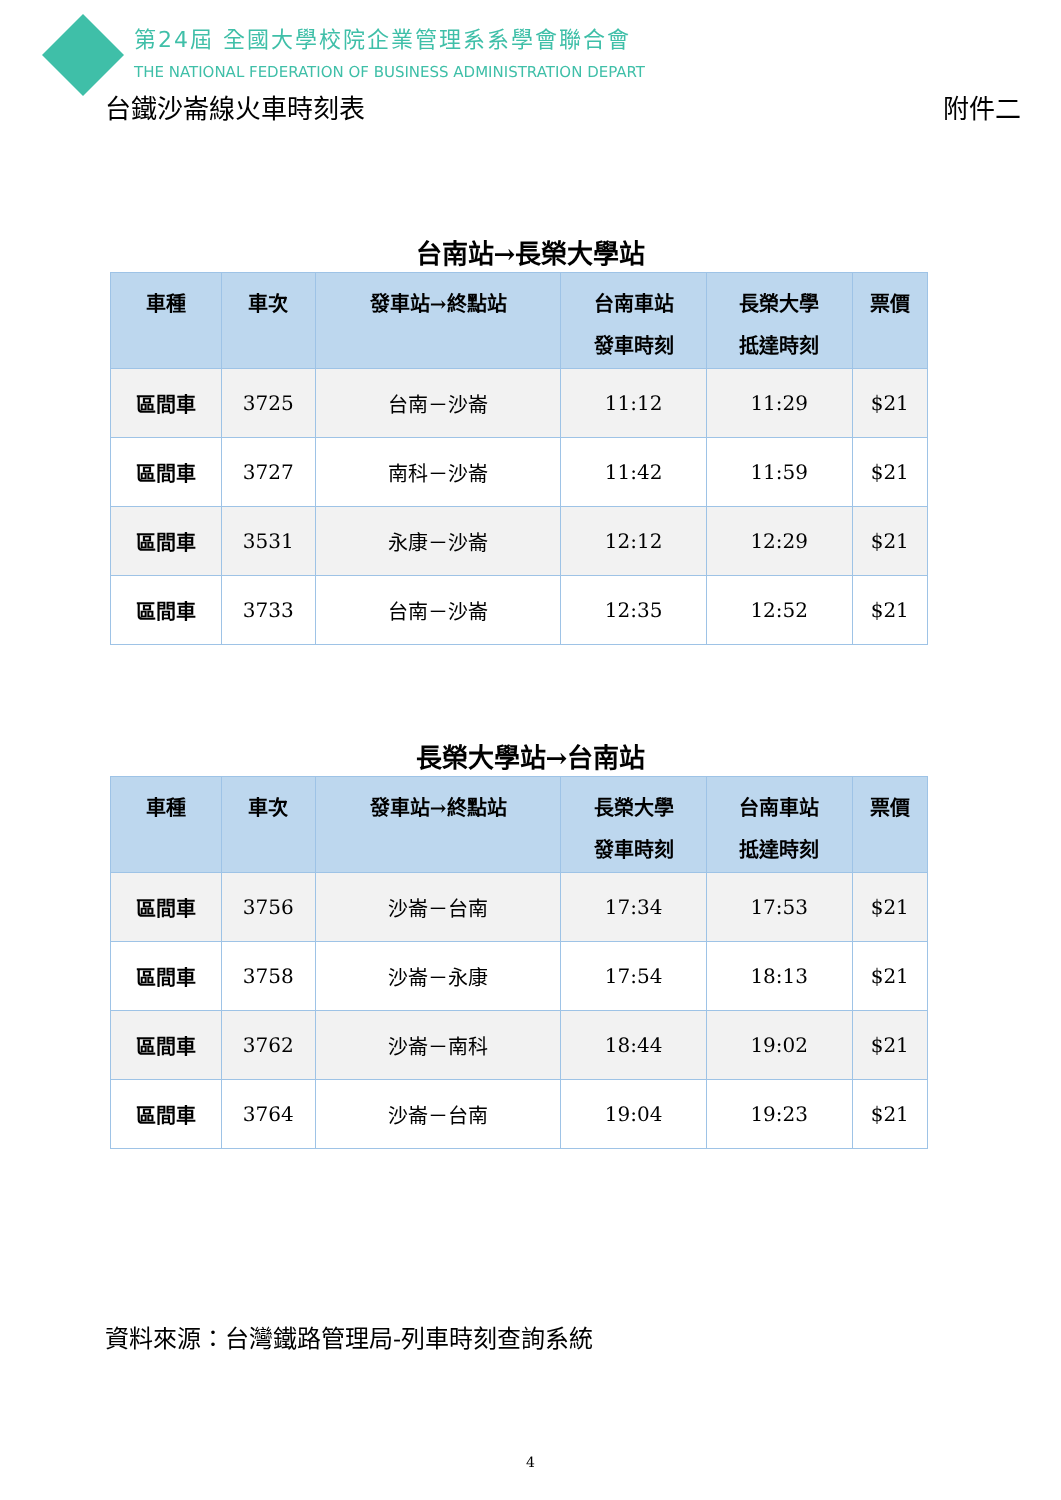第24屆 全國大學校院企業管理系系學會聯合會
THE NATIONAL FEDERATION OF BUSINESS ADMINISTRATION DEPART
台鐵沙崙線火車時刻表 附件二
台南站→長榮大學站
| 車種 | 車次 | 發車站→終點站 | 台南車站 發車時刻 | 長榮大學 抵達時刻 | 票價 |
| --- | --- | --- | --- | --- | --- |
| 區間車 | 3725 | 台南－沙崙 | 11:12 | 11:29 | $21 |
| 區間車 | 3727 | 南科－沙崙 | 11:42 | 11:59 | $21 |
| 區間車 | 3531 | 永康－沙崙 | 12:12 | 12:29 | $21 |
| 區間車 | 3733 | 台南－沙崙 | 12:35 | 12:52 | $21 |
長榮大學站→台南站
| 車種 | 車次 | 發車站→終點站 | 長榮大學 發車時刻 | 台南車站 抵達時刻 | 票價 |
| --- | --- | --- | --- | --- | --- |
| 區間車 | 3756 | 沙崙－台南 | 17:34 | 17:53 | $21 |
| 區間車 | 3758 | 沙崙－永康 | 17:54 | 18:13 | $21 |
| 區間車 | 3762 | 沙崙－南科 | 18:44 | 19:02 | $21 |
| 區間車 | 3764 | 沙崙－台南 | 19:04 | 19:23 | $21 |
資料來源：台灣鐵路管理局-列車時刻查詢系統
4